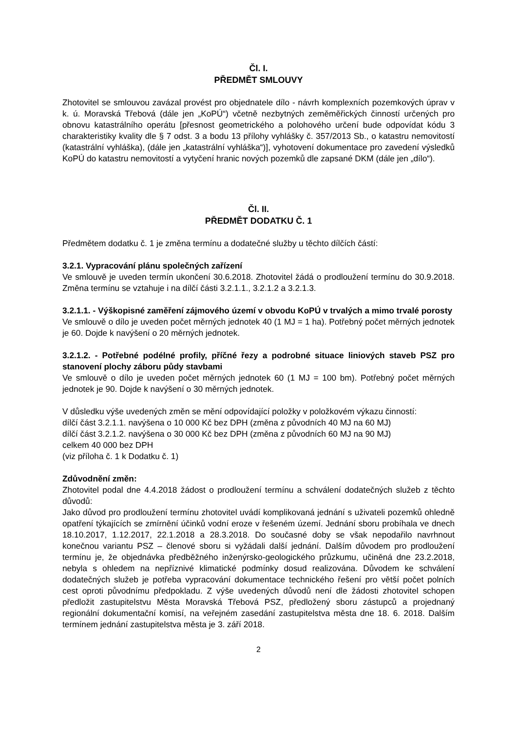Čl. I.
PŘEDMĚT SMLOUVY
Zhotovitel se smlouvou zavázal provést pro objednatele dílo - návrh komplexních pozemkových úprav v k. ú. Moravská Třebová (dále jen „KoPÚ“) včetně nezbytných zeměměřických činností určených pro obnovu katastrálního operátu [přesnost geometrického a polohového určení bude odpovídat kódu 3 charakteristiky kvality dle § 7 odst. 3 a bodu 13 přílohy vyhlášky č. 357/2013 Sb., o katastru nemovitostí (katastrální vyhláška), (dále jen „katastrální vyhláška“)], vyhotovení dokumentace pro zavedení výsledků KoPÚ do katastru nemovitostí a vytyčení hranic nových pozemků dle zapsané DKM (dále jen „dílo“).
Čl. II.
PŘEDMĚT DODATKU Č. 1
Předmětem dodatku č. 1 je změna termínu a dodatečné služby u těchto dílčích částí:
3.2.1. Vypracování plánu společných zařízení
Ve smlouvě je uveden termín ukončení 30.6.2018. Zhotovitel žádá o prodloužení termínu do 30.9.2018. Změna termínu se vztahuje i na dílčí části 3.2.1.1., 3.2.1.2 a 3.2.1.3.
3.2.1.1. - Výškopisné zaměření zájmového území v obvodu KoPÚ v trvalých a mimo trvalé porosty
Ve smlouvě o dílo je uveden počet měrných jednotek 40 (1 MJ = 1 ha). Potřebný počet měrných jednotek je 60. Dojde k navýšení o 20 měrných jednotek.
3.2.1.2. - Potřebné podélné profily, příčné řezy a podrobné situace liniových staveb PSZ pro stanovení plochy záboru půdy stavbami
Ve smlouvě o dílo je uveden počet měrných jednotek 60 (1 MJ = 100 bm). Potřebný počet měrných jednotek je 90. Dojde k navýšení o 30 měrných jednotek.
V důsledku výše uvedených změn se mění odpovídající položky v položkovém výkazu činností:
dílčí část 3.2.1.1. navýšena o 10 000 Kč bez DPH (změna z původních 40 MJ na 60 MJ)
dílčí část 3.2.1.2. navýšena o 30 000 Kč bez DPH (změna z původních 60 MJ na 90 MJ)
celkem 40 000 bez DPH
(viz příloha č. 1 k Dodatku č. 1)
Zdůvodnění změn:
Zhotovitel podal dne 4.4.2018 žádost o prodloužení termínu a schválení dodatečných služeb z těchto důvodů:
Jako důvod pro prodloužení termínu zhotovitel uvádí komplikovaná jednání s uživateli pozemků ohledně opatření týkajících se zmírnění účinků vodní eroze v řešeném území. Jednání sboru probíhala ve dnech 18.10.2017, 1.12.2017, 22.1.2018 a 28.3.2018. Do současné doby se však nepodařilo navrhnout konečnou variantu PSZ – členové sboru si vyžádali další jednání. Dalším důvodem pro prodloužení termínu je, že objednávka předběžného inženýrsko-geologického průzkumu, učiněná dne 23.2.2018, nebyla s ohledem na nepříznivé klimatické podmínky dosud realizována. Důvodem ke schválení dodatečných služeb je potřeba vypracování dokumentace technického řešení pro větší počet polních cest oproti původnímu předpokladu. Z výše uvedených důvodů není dle žádosti zhotovitel schopen předložit zastupitelstvu Města Moravská Třebová PSZ, předložený sboru zástupců a projednaný regionální dokumentační komisí, na veřejném zasedání zastupitelstva města dne 18. 6. 2018. Dalším termínem jednání zastupitelstva města je 3. září 2018.
2